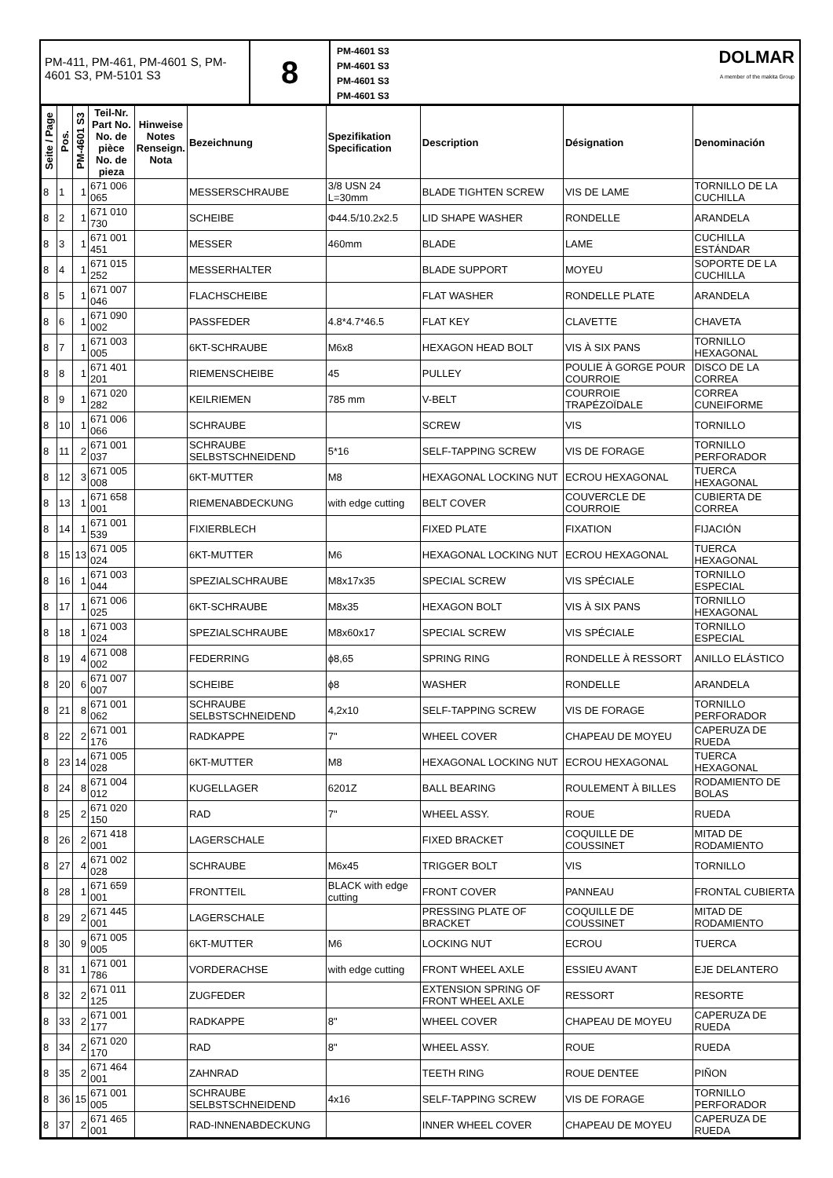PM-411, PM-461, PM-4601 S, PM-4601 S3, PM-5101 S3
8
PM-4601 S3
PM-4601 S3
PM-4601 S3
PM-4601 S3
DOLMAR
A member of the makita Group
| Seite / Page | Pos. | PM-4601 S3 | Teil-Nr. Part No. No. de pièce No. de pieza | Hinweise Notes Renseign. Nota | Bezeichnung | Spezifikation Specification | Description | Désignation | Denominación |
| --- | --- | --- | --- | --- | --- | --- | --- | --- | --- |
| 8 | 1 | 1 | 671 006 065 | | MESSERSCHRAUBE | 3/8 USN 24 L=30mm | BLADE TIGHTEN SCREW | VIS DE LAME | TORNILLO DE LA CUCHILLA |
| 8 | 2 | 1 | 671 010 730 | | SCHEIBE | Φ44.5/10.2x2.5 | LID SHAPE WASHER | RONDELLE | ARANDELA |
| 8 | 3 | 1 | 671 001 451 | | MESSER | 460mm | BLADE | LAME | CUCHILLA ESTÁNDAR |
| 8 | 4 | 1 | 671 015 252 | | MESSERHALTER | | BLADE SUPPORT | MOYEU | SOPORTE DE LA CUCHILLA |
| 8 | 5 | 1 | 671 007 046 | | FLACHSCHEIBE | | FLAT WASHER | RONDELLE PLATE | ARANDELA |
| 8 | 6 | 1 | 671 090 002 | | PASSFEDER | 4.8*4.7*46.5 | FLAT KEY | CLAVETTE | CHAVETA |
| 8 | 7 | 1 | 671 003 005 | | 6KT-SCHRAUBE | M6x8 | HEXAGON HEAD BOLT | VIS À SIX PANS | TORNILLO HEXAGONAL |
| 8 | 8 | 1 | 671 401 201 | | RIEMENSCHEIBE | 45 | PULLEY | POULIE À GORGE POUR COURROIE | DISCO DE LA CORREA |
| 8 | 9 | 1 | 671 020 282 | | KEILRIEMEN | 785 mm | V-BELT | COURROIE TRAPÉZOÏDALE | CORREA CUNEIFORME |
| 8 | 10 | 1 | 671 006 066 | | SCHRAUBE | | SCREW | VIS | TORNILLO |
| 8 | 11 | 2 | 671 001 037 | | SCHRAUBE SELBSTSCHNEIDEND | 5*16 | SELF-TAPPING SCREW | VIS DE FORAGE | TORNILLO PERFORADOR |
| 8 | 12 | 3 | 671 005 008 | | 6KT-MUTTER | M8 | HEXAGONAL LOCKING NUT | ECROU HEXAGONAL | TUERCA HEXAGONAL |
| 8 | 13 | 1 | 671 658 001 | | RIEMENABDECKUNG | with edge cutting | BELT COVER | COUVERCLE DE COURROIE | CUBIERTA DE CORREA |
| 8 | 14 | 1 | 671 001 539 | | FIXIERBLECH | | FIXED PLATE | FIXATION | FIJACIÓN |
| 8 | 15 | 13 | 671 005 024 | | 6KT-MUTTER | M6 | HEXAGONAL LOCKING NUT | ECROU HEXAGONAL | TUERCA HEXAGONAL |
| 8 | 16 | 1 | 671 003 044 | | SPEZIALSCHRAUBE | M8x17x35 | SPECIAL SCREW | VIS SPÉCIALE | TORNILLO ESPECIAL |
| 8 | 17 | 1 | 671 006 025 | | 6KT-SCHRAUBE | M8x35 | HEXAGON BOLT | VIS À SIX PANS | TORNILLO HEXAGONAL |
| 8 | 18 | 1 | 671 003 024 | | SPEZIALSCHRAUBE | M8x60x17 | SPECIAL SCREW | VIS SPÉCIALE | TORNILLO ESPECIAL |
| 8 | 19 | 4 | 671 008 002 | | FEDERRING | ϕ8,65 | SPRING RING | RONDELLE À RESSORT | ANILLO ELÁSTICO |
| 8 | 20 | 6 | 671 007 007 | | SCHEIBE | ϕ8 | WASHER | RONDELLE | ARANDELA |
| 8 | 21 | 8 | 671 001 062 | | SCHRAUBE SELBSTSCHNEIDEND | 4,2x10 | SELF-TAPPING SCREW | VIS DE FORAGE | TORNILLO PERFORADOR |
| 8 | 22 | 2 | 671 001 176 | | RADKAPPE | 7" | WHEEL COVER | CHAPEAU DE MOYEU | CAPERUZA DE RUEDA |
| 8 | 23 | 14 | 671 005 028 | | 6KT-MUTTER | M8 | HEXAGONAL LOCKING NUT | ECROU HEXAGONAL | TUERCA HEXAGONAL |
| 8 | 24 | 8 | 671 004 012 | | KUGELLAGER | 6201Z | BALL BEARING | ROULEMENT À BILLES | RODAMIENTO DE BOLAS |
| 8 | 25 | 2 | 671 020 150 | | RAD | 7" | WHEEL ASSY. | ROUE | RUEDA |
| 8 | 26 | 2 | 671 418 001 | | LAGERSCHALE | | FIXED BRACKET | COQUILLE DE COUSSINET | MITAD DE RODAMIENTO |
| 8 | 27 | 4 | 671 002 028 | | SCHRAUBE | M6x45 | TRIGGER BOLT | VIS | TORNILLO |
| 8 | 28 | 1 | 671 659 001 | | FRONTTEIL | BLACK with edge cutting | FRONT COVER | PANNEAU | FRONTAL CUBIERTA |
| 8 | 29 | 2 | 671 445 001 | | LAGERSCHALE | | PRESSING PLATE OF BRACKET | COQUILLE DE COUSSINET | MITAD DE RODAMIENTO |
| 8 | 30 | 9 | 671 005 005 | | 6KT-MUTTER | M6 | LOCKING NUT | ECROU | TUERCA |
| 8 | 31 | 1 | 671 001 786 | | VORDERACHSE | with edge cutting | FRONT WHEEL AXLE | ESSIEU AVANT | EJE DELANTERO |
| 8 | 32 | 2 | 671 011 125 | | ZUGFEDER | | EXTENSION SPRING OF FRONT WHEEL AXLE | RESSORT | RESORTE |
| 8 | 33 | 2 | 671 001 177 | | RADKAPPE | 8" | WHEEL COVER | CHAPEAU DE MOYEU | CAPERUZA DE RUEDA |
| 8 | 34 | 2 | 671 020 170 | | RAD | 8" | WHEEL ASSY. | ROUE | RUEDA |
| 8 | 35 | 2 | 671 464 001 | | ZAHNRAD | | TEETH RING | ROUE DENTEE | PIÑON |
| 8 | 36 | 15 | 671 001 005 | | SCHRAUBE SELBSTSCHNEIDEND | 4x16 | SELF-TAPPING SCREW | VIS DE FORAGE | TORNILLO PERFORADOR |
| 8 | 37 | 2 | 671 465 001 | | RAD-INNENABDECKUNG | | INNER WHEEL COVER | CHAPEAU DE MOYEU | CAPERUZA DE RUEDA |